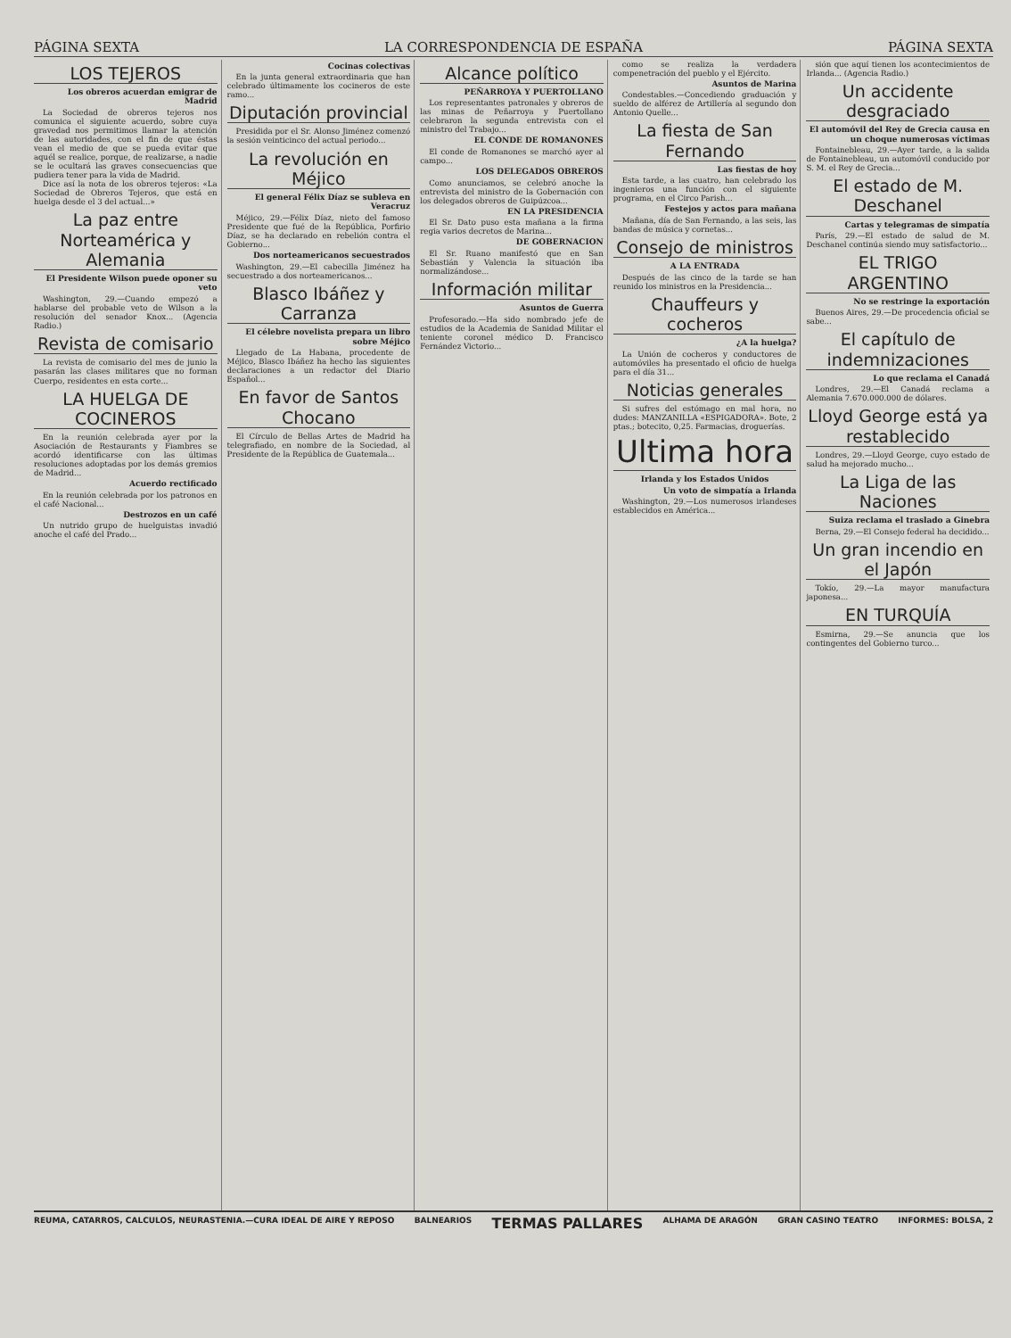PÁGINA SEXTA LA CORRESPONDENCIA DE ESPAÑA PÁGINA SEXTA
LOS TEJEROS
Los obreros acuerdan emigrar de Madrid
La Sociedad de obreros tejeros nos comunica el siguiente acuerdo, sobre cuya gravedad nos permitimos llamar la atención de las autoridades, con el fin de que éstas vean el medio de que se pueda evitar que aquél se realice, porque, de realizarse, a nadie se le ocultará las graves consecuencias que pudiera tener para la vida de Madrid.
Dice así la nota de los obreros tejeros: «La Sociedad de Obreros Tejeros, que está en huelga desde el 3 del actual...»
La paz entre Norteamérica y Alemania
El Presidente Wilson puede oponer su veto
Washington, 29.—Cuando empezó a hablarse del probable veto de Wilson a la resolución del senador Knox... (Agencia Radio.)
Revista de comisario
La revista de comisario del mes de junio la pasarán las clases militares que no forman Cuerpo, residentes en esta corte...
LA HUELGA DE COCINEROS
En la reunión celebrada ayer por la Asociación de Restaurants y Fiambres se acordó identificarse con las últimas resoluciones adoptadas por los demás gremios de Madrid...
Acuerdo rectificado
En la reunión celebrada por los patronos en el café Nacional...
Destrozos en un café
Un nutrido grupo de huelguistas invadió anoche el café del Prado...
Cocinas colectivas
En la junta general extraordinaria que han celebrado últimamente los cocineros de este ramo...
Diputación provincial
Presidida por el Sr. Alonso Jiménez comenzó la sesión veinticinco del actual periodo...
La revolución en Méjico
El general Félix Díaz se subleva en Veracruz
Méjico, 29.—Félix Díaz, nieto del famoso Presidente que fué de la República, Porfirio Díaz, se ha declarado en rebelión contra el Gobierno...
Dos norteamericanos secuestrados
Washington, 29.—El cabecilla Jiménez ha secuestrado a dos norteamericanos...
Blasco Ibáñez y Carranza
El célebre novelista prepara un libro sobre Méjico
Llegado de La Habana, procedente de Méjico, Blasco Ibáñez ha hecho las siguientes declaraciones a un redactor del Diario Español...
En favor de Santos Chocano
El Círculo de Bellas Artes de Madrid ha telegrafiado, en nombre de la Sociedad, al Presidente de la República de Guatemala...
Alcance político
PEÑARROYA Y PUERTOLLANO
Los representantes patronales y obreros de las minas de Peñarroya y Puertollano celebraron la segunda entrevista con el ministro del Trabajo...
EL CONDE DE ROMANONES
El conde de Romanones se marchó ayer al campo...
LOS DELEGADOS OBREROS
Como anunciamos, se celebró anoche la entrevista del ministro de la Gobernación con los delegados obreros de Guipúzcoa...
EN LA PRESIDENCIA
El Sr. Dato puso esta mañana a la firma regia varios decretos de Marina...
DE GOBERNACION
El Sr. Ruano manifestó que en San Sebastián y Valencia la situación iba normalizándose...
Información militar
Asuntos de Guerra
Profesorado.—Ha sido nombrado jefe de estudios de la Academia de Sanidad Militar el teniente coronel médico D. Francisco Fernández Victorio...
como se realiza la verdadera compenetración del pueblo y el Ejército.
Asuntos de Marina
Condestables.—Concediendo graduación y sueldo de alférez de Artillería al segundo don Antonio Quelle...
La fiesta de San Fernando
Las fiestas de hoy
Esta tarde, a las cuatro, han celebrado los ingenieros una función con el siguiente programa, en el Circo Parish...
Festejos y actos para mañana
Mañana, día de San Fernando, a las seis, las bandas de música y cornetas...
Consejo de ministros
A LA ENTRADA
Después de las cinco de la tarde se han reunido los ministros en la Presidencia...
Chauffeurs y cocheros
¿A la huelga?
La Unión de cocheros y conductores de automóviles ha presentado el oficio de huelga para el día 31...
Noticias generales
Si sufres del estómago en mal hora, no dudes: MANZANILLA «ESPIGADORA». Bote, 2 ptas.; botecito, 0,25. Farmacias, droguerías.
Ultima hora
Irlanda y los Estados Unidos
Un voto de simpatía a Irlanda
Washington, 29.—Los numerosos irlandeses establecidos en América...
sión que aquí tienen los acontecimientos de Irlanda... (Agencia Radio.)
Un accidente desgraciado
El automóvil del Rey de Grecia causa en un choque numerosas víctimas
Fontainebleau, 29.—Ayer tarde, a la salida de Fontainebleau, un automóvil conducido por S. M. el Rey de Grecia...
El estado de M. Deschanel
Cartas y telegramas de simpatía
París, 29.—El estado de salud de M. Deschanel continúa siendo muy satisfactorio...
EL TRIGO ARGENTINO
No se restringe la exportación
Buenos Aires, 29.—De procedencia oficial se sabe...
El capítulo de indemnizaciones
Lo que reclama el Canadá
Londres, 29.—El Canadá reclama a Alemania 7.670.000.000 de dólares.
Lloyd George está ya restablecido
Londres, 29.—Lloyd George, cuyo estado de salud ha mejorado mucho...
La Liga de las Naciones
Suiza reclama el traslado a Ginebra
Berna, 29.—El Consejo federal ha decidido...
Un gran incendio en el Japón
Tokío, 29.—La mayor manufactura japonesa...
EN TURQUÍA
Esmirna, 29.—Se anuncia que los contingentes del Gobierno turco...
REUMA, CATARROS, CALCULOS, NEURASTENIA.—CURA IDEAL DE AIRE Y REPOSO BALNEARIOS TERMAS PALLARES ALHAMA DE ARAGÓN GRAN CASINO TEATRO INFORMES: BOLSA, 2